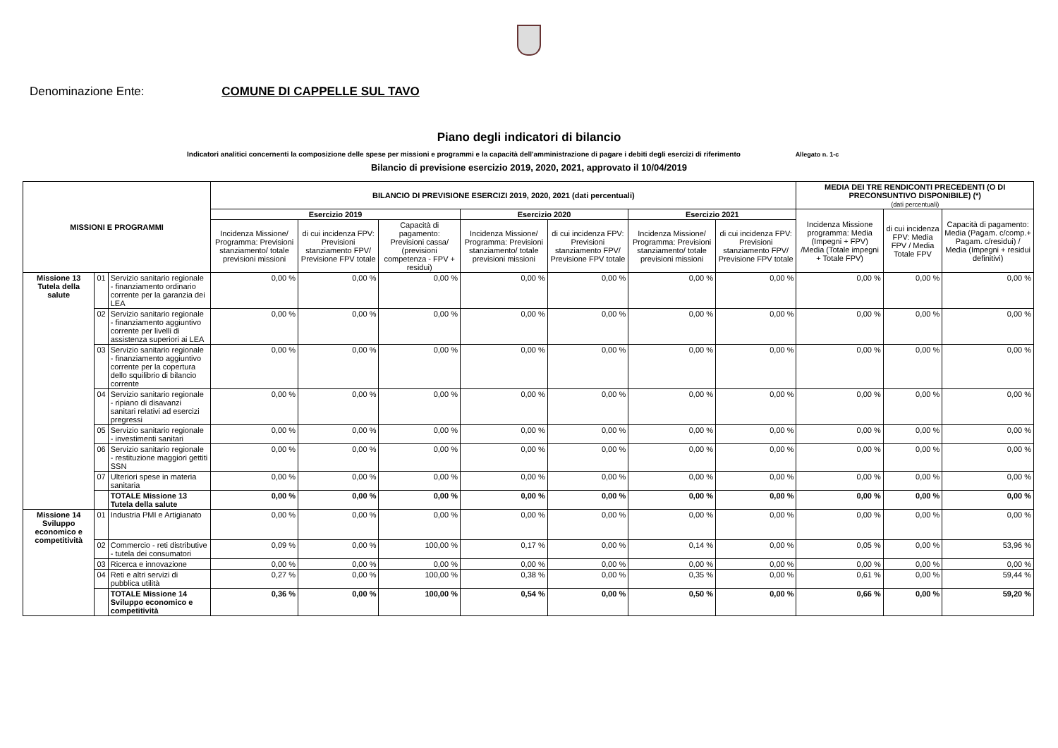Denominazione Ente: COMUNE DI CAPPELLE SUL TAVO
Piano degli indicatori di bilancio
Indicatori analitici concernenti la composizione delle spese per missioni e programmi e la capacità dell'amministrazione di pagare i debiti degli esercizi di riferimento Allegato n. 1-c
Bilancio di previsione esercizio 2019, 2020, 2021, approvato il 10/04/2019
| MISSIONI E PROGRAMMI | | | BILANCIO DI PREVISIONE ESERCIZI 2019, 2020, 2021 (dati percentuali) | | | | | | | MEDIA DEI TRE RENDICONTI PRECEDENTI (O DI PRECONSUNTIVO DISPONIBILE) (*) (dati percentuali) | | |
| --- | --- | --- | --- | --- | --- | --- | --- | --- | --- | --- | --- | --- |
| | | | Esercizio 2019 | | | Esercizio 2020 | | Esercizio 2021 | | Incidenza Missione programma: Media (Impegni + FPV) /Media (Totale impegni + Totale FPV) | di cui incidenza FPV: Media FPV / Media Totale FPV | Capacità di pagamento: Media (Pagam. c/comp.+ Pagam. c/residui) / Media (Impegni + residui definitivi) |
| | | | Incidenza Missione/ Programma: Previsioni stanziamento/ totale previsioni missioni | di cui incidenza FPV: Previsioni stanziamento FPV/ Previsione FPV totale | Capacità di pagamento: Previsioni cassa/ (previsioni competenza - FPV + residui) | Incidenza Missione/ Programma: Previsioni stanziamento/ totale previsioni missioni | di cui incidenza FPV: Previsioni stanziamento FPV/ Previsione FPV totale | Incidenza Missione/ Programma: Previsioni stanziamento/ totale previsioni missioni | di cui incidenza FPV: Previsioni stanziamento FPV/ Previsione FPV totale | | | |
| Missione 13 Tutela della salute | 01 | Servizio sanitario regionale - finanziamento ordinario corrente per la garanzia dei LEA | 0,00 % | 0,00 % | 0,00 % | 0,00 % | 0,00 % | 0,00 % | 0,00 % | 0,00 % | 0,00 % | 0,00 % |
| | 02 | Servizio sanitario regionale - finanziamento aggiuntivo corrente per livelli di assistenza superiori ai LEA | 0,00 % | 0,00 % | 0,00 % | 0,00 % | 0,00 % | 0,00 % | 0,00 % | 0,00 % | 0,00 % | 0,00 % |
| | 03 | Servizio sanitario regionale - finanziamento aggiuntivo corrente per la copertura dello squilibrio di bilancio corrente | 0,00 % | 0,00 % | 0,00 % | 0,00 % | 0,00 % | 0,00 % | 0,00 % | 0,00 % | 0,00 % | 0,00 % |
| | 04 | Servizio sanitario regionale - ripiano di disavanzi sanitari relativi ad esercizi pregressi | 0,00 % | 0,00 % | 0,00 % | 0,00 % | 0,00 % | 0,00 % | 0,00 % | 0,00 % | 0,00 % | 0,00 % |
| | 05 | Servizio sanitario regionale - investimenti sanitari | 0,00 % | 0,00 % | 0,00 % | 0,00 % | 0,00 % | 0,00 % | 0,00 % | 0,00 % | 0,00 % | 0,00 % |
| | 06 | Servizio sanitario regionale - restituzione maggiori gettiti SSN | 0,00 % | 0,00 % | 0,00 % | 0,00 % | 0,00 % | 0,00 % | 0,00 % | 0,00 % | 0,00 % | 0,00 % |
| | 07 | Ulteriori spese in materia sanitaria | 0,00 % | 0,00 % | 0,00 % | 0,00 % | 0,00 % | 0,00 % | 0,00 % | 0,00 % | 0,00 % | 0,00 % |
| | | TOTALE Missione 13 Tutela della salute | 0,00 % | 0,00 % | 0,00 % | 0,00 % | 0,00 % | 0,00 % | 0,00 % | 0,00 % | 0,00 % | 0,00 % |
| Missione 14 Sviluppo economico e competitività | 01 | Industria PMI e Artigianato | 0,00 % | 0,00 % | 0,00 % | 0,00 % | 0,00 % | 0,00 % | 0,00 % | 0,00 % | 0,00 % | 0,00 % |
| | 02 | Commercio - reti distributive - tutela dei consumatori | 0,09 % | 0,00 % | 100,00 % | 0,17 % | 0,00 % | 0,14 % | 0,00 % | 0,05 % | 0,00 % | 53,96 % |
| | 03 | Ricerca e innovazione | 0,00 % | 0,00 % | 0,00 % | 0,00 % | 0,00 % | 0,00 % | 0,00 % | 0,00 % | 0,00 % | 0,00 % |
| | 04 | Reti e altri servizi di pubblica utilità | 0,27 % | 0,00 % | 100,00 % | 0,38 % | 0,00 % | 0,35 % | 0,00 % | 0,61 % | 0,00 % | 59,44 % |
| | | TOTALE Missione 14 Sviluppo economico e competitività | 0,36 % | 0,00 % | 100,00 % | 0,54 % | 0,00 % | 0,50 % | 0,00 % | 0,66 % | 0,00 % | 59,20 % |